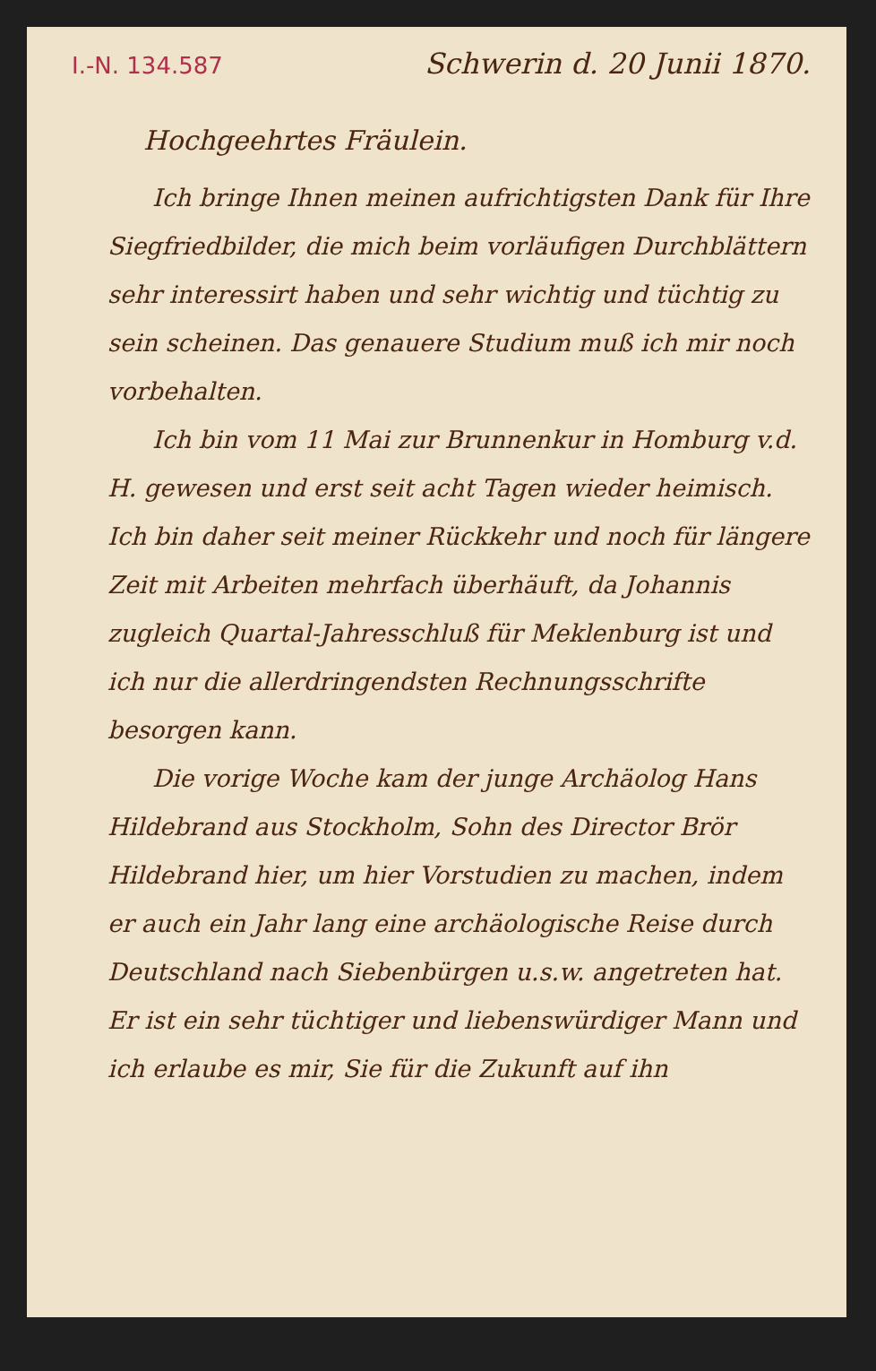I.-N. 134.587 Schwerin d. 20 Junii 1870.
Hochgeehrtes Fräulein.
Ich bringe Ihnen meinen aufrichtigsten Dank für Ihre Siegfriedbilder, die mich beim vorläufigen Durchblättern sehr interessirt haben und sehr wichtig und tüchtig zu sein scheinen. Das genauere Studium muß ich mir noch vorbehalten.
Ich bin vom 11 Mai zur Brunnenkur in Homburg v.d. H. gewesen und erst seit acht Tagen wieder heimisch. Ich bin daher seit meiner Rückkehr und noch für längere Zeit mit Arbeiten mehrfach überhäuft, da Johannis zugleich Quartal-Jahresschluß für Meklenburg ist und ich nur die allerdringendsten Rechnungsschrifte besorgen kann.
Die vorige Woche kam der junge Archäolog Hans Hildebrand aus Stockholm, Sohn des Director Brör Hildebrand hier, um hier Vorstudien zu machen, indem er auch ein Jahr lang eine archäologische Reise durch Deutschland nach Siebenbürgen u.s.w. angetreten hat. Er ist ein sehr tüchtiger und liebenswürdiger Mann und ich erlaube es mir, Sie für die Zukunft auf ihn